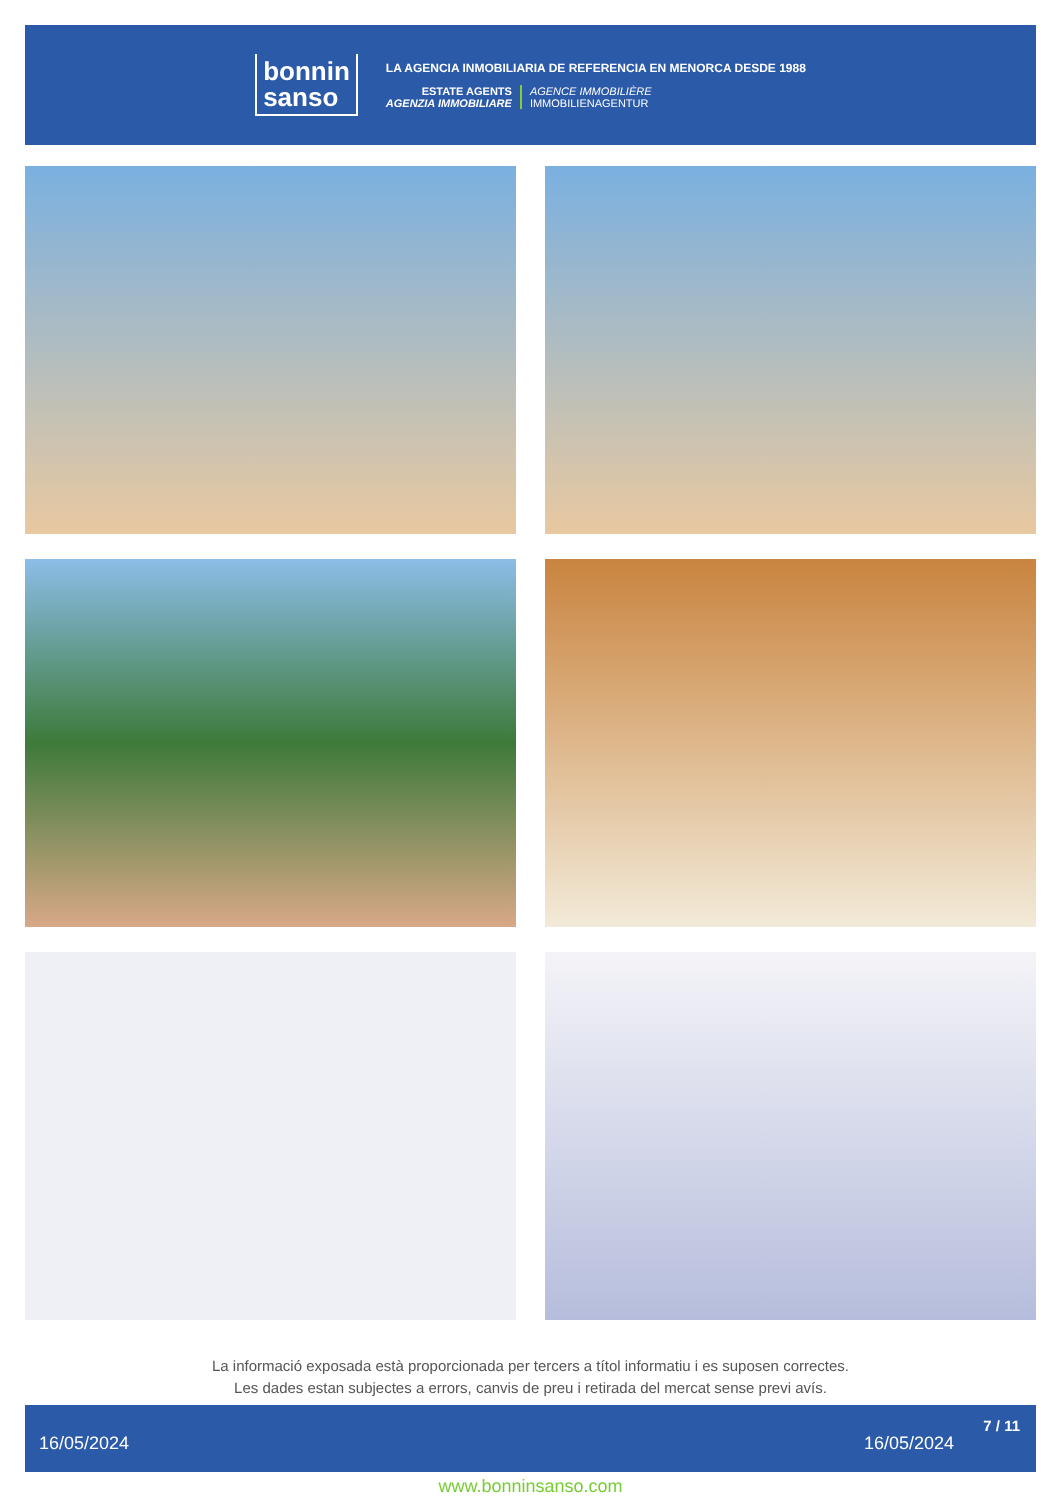bonnin
sanso
LA AGENCIA INMOBILIARIA DE REFERENCIA EN MENORCA DESDE 1988
ESTATE AGENTS
AGENZIA IMMOBILIARE
AGENCE IMMOBILIÈRE
IMMOBILIENAGENTUR
La informació exposada està proporcionada per tercers a títol informatiu i es suposen correctes.
Les dades estan subjectes a errors, canvis de preu i retirada del mercat sense previ avís.
16/05/2024 16/05/2024
7 / 11
www.bonninsanso.com